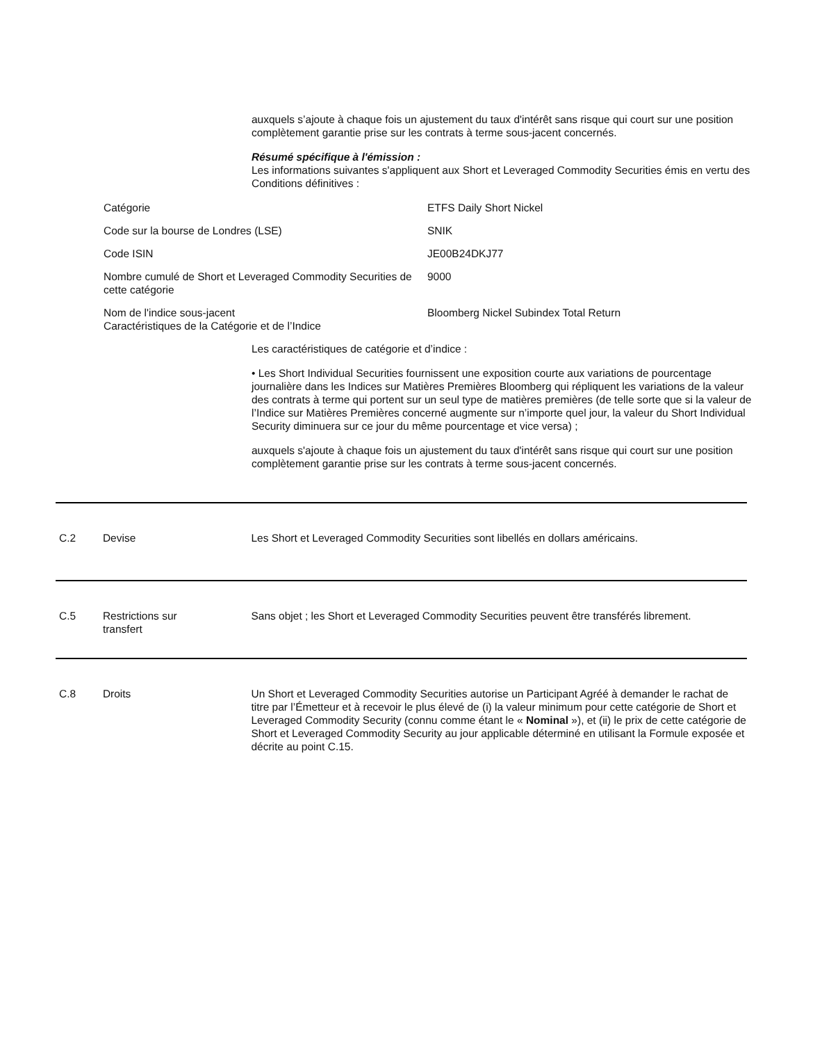auxquels s’ajoute à chaque fois un ajustement du taux d'intérêt sans risque qui court sur une position complètement garantie prise sur les contrats à terme sous-jacent concernés.
Résumé spécifique à l'émission :
Les informations suivantes s'appliquent aux Short et Leveraged Commodity Securities émis en vertu des Conditions définitives :
| Catégorie | ETFS Daily Short Nickel |
| Code sur la bourse de Londres (LSE) | SNIK |
| Code ISIN | JE00B24DKJ77 |
| Nombre cumulé de Short et Leveraged Commodity Securities de cette catégorie | 9000 |
| Nom de l'indice sous-jacent Caractéristiques de la Catégorie et de l’Indice | Bloomberg Nickel Subindex Total Return |
Les caractéristiques de catégorie et d’indice :
• Les Short Individual Securities fournissent une exposition courte aux variations de pourcentage journalière dans les Indices sur Matières Premières Bloomberg qui répliquent les variations de la valeur des contrats à terme qui portent sur un seul type de matières premières (de telle sorte que si la valeur de l’Indice sur Matières Premières concerné augmente sur n’importe quel jour, la valeur du Short Individual Security diminuera sur ce jour du même pourcentage et vice versa) ;
auxquels s'ajoute à chaque fois un ajustement du taux d'intérêt sans risque qui court sur une position complètement garantie prise sur les contrats à terme sous-jacent concernés.
C.2 Devise Les Short et Leveraged Commodity Securities sont libellés en dollars américains.
C.5 Restrictions sur
transfert
Sans objet ; les Short et Leveraged Commodity Securities peuvent être transférés librement.
C.8 Droits Un Short et Leveraged Commodity Securities autorise un Participant Agréé à demander le rachat de titre par l’Émetteur et à recevoir le plus élevé de (i) la valeur minimum pour cette catégorie de Short et Leveraged Commodity Security (connu comme étant le « Nominal »), et (ii) le prix de cette catégorie de Short et Leveraged Commodity Security au jour applicable déterminé en utilisant la Formule exposée et décrite au point C.15.